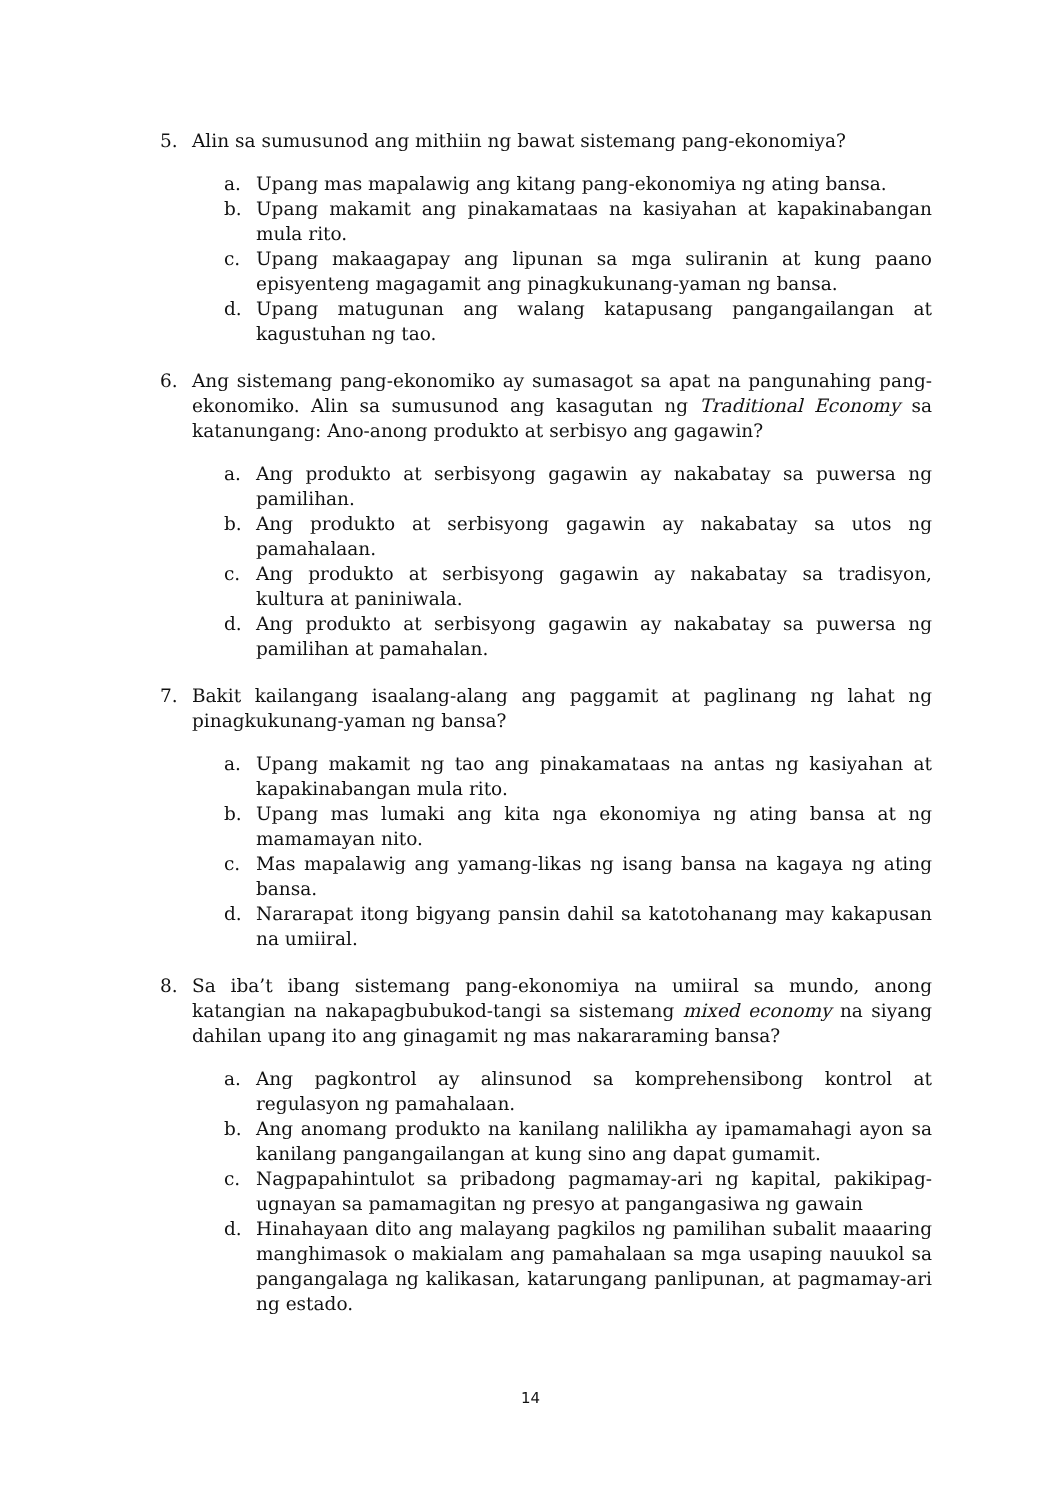5. Alin sa sumusunod ang mithiin ng bawat sistemang pang-ekonomiya?
a. Upang mas mapalawig ang kitang pang-ekonomiya ng ating bansa.
b. Upang makamit ang pinakamataas na kasiyahan at kapakinabangan mula rito.
c. Upang makaagapay ang lipunan sa mga suliranin at kung paano episyenteng magagamit ang pinagkukunang-yaman ng bansa.
d. Upang matugunan ang walang katapusang pangangailangan at kagustuhan ng tao.
6. Ang sistemang pang-ekonomiko ay sumasagot sa apat na pangunahing pang-ekonomiko. Alin sa sumusunod ang kasagutan ng Traditional Economy sa katanungang: Ano-anong produkto at serbisyo ang gagawin?
a. Ang produkto at serbisyong gagawin ay nakabatay sa puwersa ng pamilihan.
b. Ang produkto at serbisyong gagawin ay nakabatay sa utos ng pamahalaan.
c. Ang produkto at serbisyong gagawin ay nakabatay sa tradisyon, kultura at paniniwala.
d. Ang produkto at serbisyong gagawin ay nakabatay sa puwersa ng pamilihan at pamahalan.
7. Bakit kailangang isaalang-alang ang paggamit at paglinang ng lahat ng pinagkukunang-yaman ng bansa?
a. Upang makamit ng tao ang pinakamataas na antas ng kasiyahan at kapakinabangan mula rito.
b. Upang mas lumaki ang kita nga ekonomiya ng ating bansa at ng mamamayan nito.
c. Mas mapalawig ang yamang-likas ng isang bansa na kagaya ng ating bansa.
d. Nararapat itong bigyang pansin dahil sa katotohanang may kakapusan na umiiral.
8. Sa iba’t ibang sistemang pang-ekonomiya na umiiral sa mundo, anong katangian na nakapagbubukod-tangi sa sistemang mixed economy na siyang dahilan upang ito ang ginagamit ng mas nakararaming bansa?
a. Ang pagkontrol ay alinsunod sa komprehensibong kontrol at regulasyon ng pamahalaan.
b. Ang anomang produkto na kanilang nalilikha ay ipamamahagi ayon sa kanilang pangangailangan at kung sino ang dapat gumamit.
c. Nagpapahintulot sa pribadong pagmamay-ari ng kapital, pakikipag-ugnayan sa pamamagitan ng presyo at pangangasiwa ng gawain
d. Hinahayaan dito ang malayang pagkilos ng pamilihan subalit maaaring manghimasok o makialam ang pamahalaan sa mga usaping nauukol sa pangangalaga ng kalikasan, katarungang panlipunan, at pagmamay-ari ng estado.
14